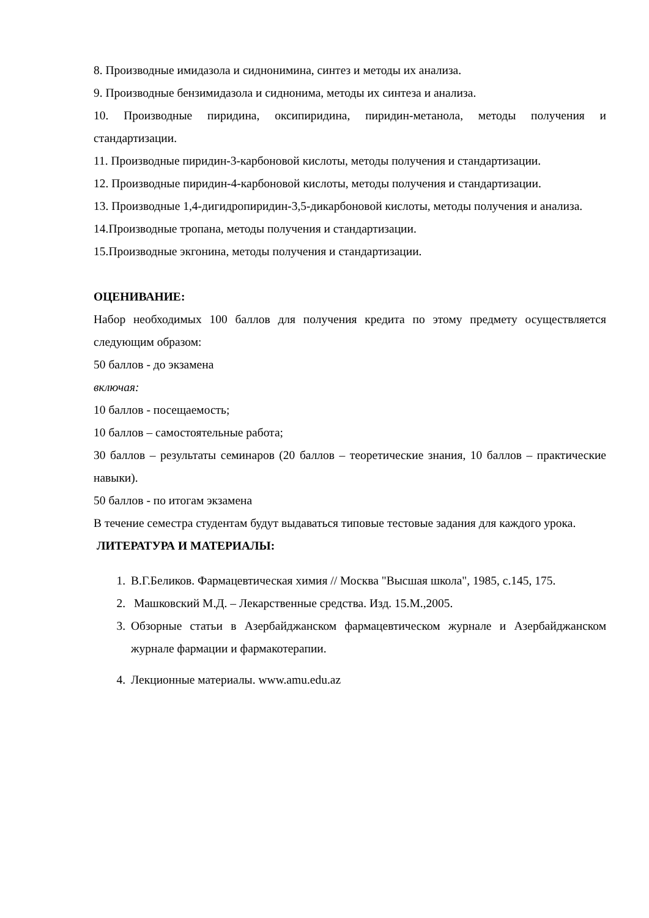8. Производные имидазола и сиднонимина, синтез и методы их анализа.
9. Производные бензимидазола и сиднонима, методы их синтеза и анализа.
10. Производные пиридина, оксипиридина, пиридин-метанола, методы получения и стандартизации.
11. Производные пиридин-3-карбоновой кислоты, методы получения и стандартизации.
12. Производные пиридин-4-карбоновой кислоты, методы получения и стандартизации.
13. Производные 1,4-дигидропиридин-3,5-дикарбоновой кислоты, методы получения и анализа.
14.Производные тропана, методы получения и стандартизации.
15.Производные экгонина, методы получения и стандартизации.
ОЦЕНИВАНИЕ:
Набор необходимых 100 баллов для получения кредита по этому предмету осуществляется следующим образом:
50 баллов - до экзамена
включая:
10 баллов - посещаемость;
10 баллов – самостоятельные работа;
30 баллов – результаты семинаров (20 баллов – теоретические знания, 10 баллов – практические навыки).
50 баллов - по итогам экзамена
В течение семестра студентам будут выдаваться типовые тестовые задания для каждого урока.
ЛИТЕРАТУРА И МАТЕРИАЛЫ:
1. В.Г.Беликов. Фармацевтическая химия // Москва "Высшая школа", 1985, с.145, 175.
2. Машковский М.Д. – Лекарственные средства. Изд. 15.М.,2005.
3. Обзорные статьи в Азербайджанском фармацевтическом журнале и Азербайджанском журнале фармации и фармакотерапии.
4. Лекционные материалы. www.amu.edu.az